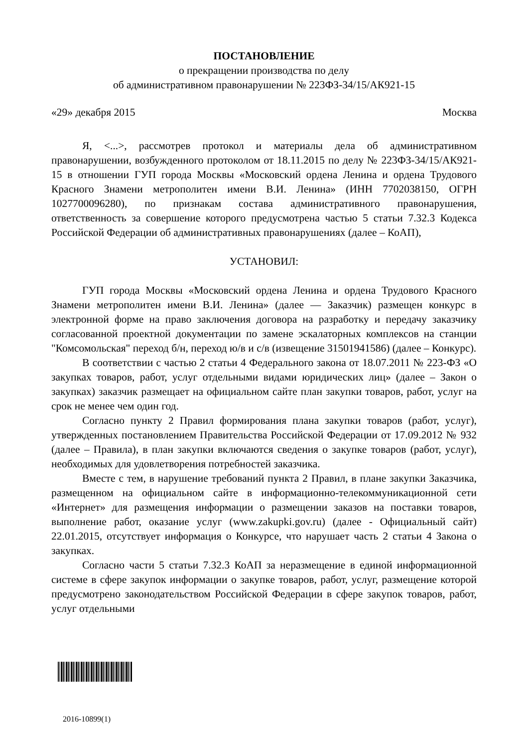ПОСТАНОВЛЕНИЕ
о прекращении производства по делу
об административном правонарушении № 223ФЗ-34/15/АК921-15
«29» декабря 2015 Москва
Я, <...>, рассмотрев протокол и материалы дела об административном правонарушении, возбужденного протоколом от 18.11.2015 по делу № 223ФЗ-34/15/АК921-15 в отношении ГУП города Москвы «Московский ордена Ленина и ордена Трудового Красного Знамени метрополитен имени В.И. Ленина» (ИНН 7702038150, ОГРН 1027700096280), по признакам состава административного правонарушения, ответственность за совершение которого предусмотрена частью 5 статьи 7.32.3 Кодекса Российской Федерации об административных правонарушениях (далее – КоАП),
УСТАНОВИЛ:
ГУП города Москвы «Московский ордена Ленина и ордена Трудового Красного Знамени метрополитен имени В.И. Ленина» (далее — Заказчик) размещен конкурс в электронной форме на право заключения договора на разработку и передачу заказчику согласованной проектной документации по замене эскалаторных комплексов на станции "Комсомольская" переход б/н, переход ю/в и с/в (извещение 31501941586) (далее – Конкурс).
В соответствии с частью 2 статьи 4 Федерального закона от 18.07.2011 № 223-ФЗ «О закупках товаров, работ, услуг отдельными видами юридических лиц» (далее – Закон о закупках) заказчик размещает на официальном сайте план закупки товаров, работ, услуг на срок не менее чем один год.
Согласно пункту 2 Правил формирования плана закупки товаров (работ, услуг), утвержденных постановлением Правительства Российской Федерации от 17.09.2012 № 932 (далее – Правила), в план закупки включаются сведения о закупке товаров (работ, услуг), необходимых для удовлетворения потребностей заказчика.
Вместе с тем, в нарушение требований пункта 2 Правил, в плане закупки Заказчика, размещенном на официальном сайте в информационно-телекоммуникационной сети «Интернет» для размещения информации о размещении заказов на поставки товаров, выполнение работ, оказание услуг (www.zakupki.gov.ru) (далее - Официальный сайт) 22.01.2015, отсутствует информация о Конкурсе, что нарушает часть 2 статьи 4 Закона о закупках.
Согласно части 5 статьи 7.32.3 КоАП за неразмещение в единой информационной системе в сфере закупок информации о закупке товаров, работ, услуг, размещение которой предусмотрено законодательством Российской Федерации в сфере закупок товаров, работ, услуг отдельными
2016-10899(1)